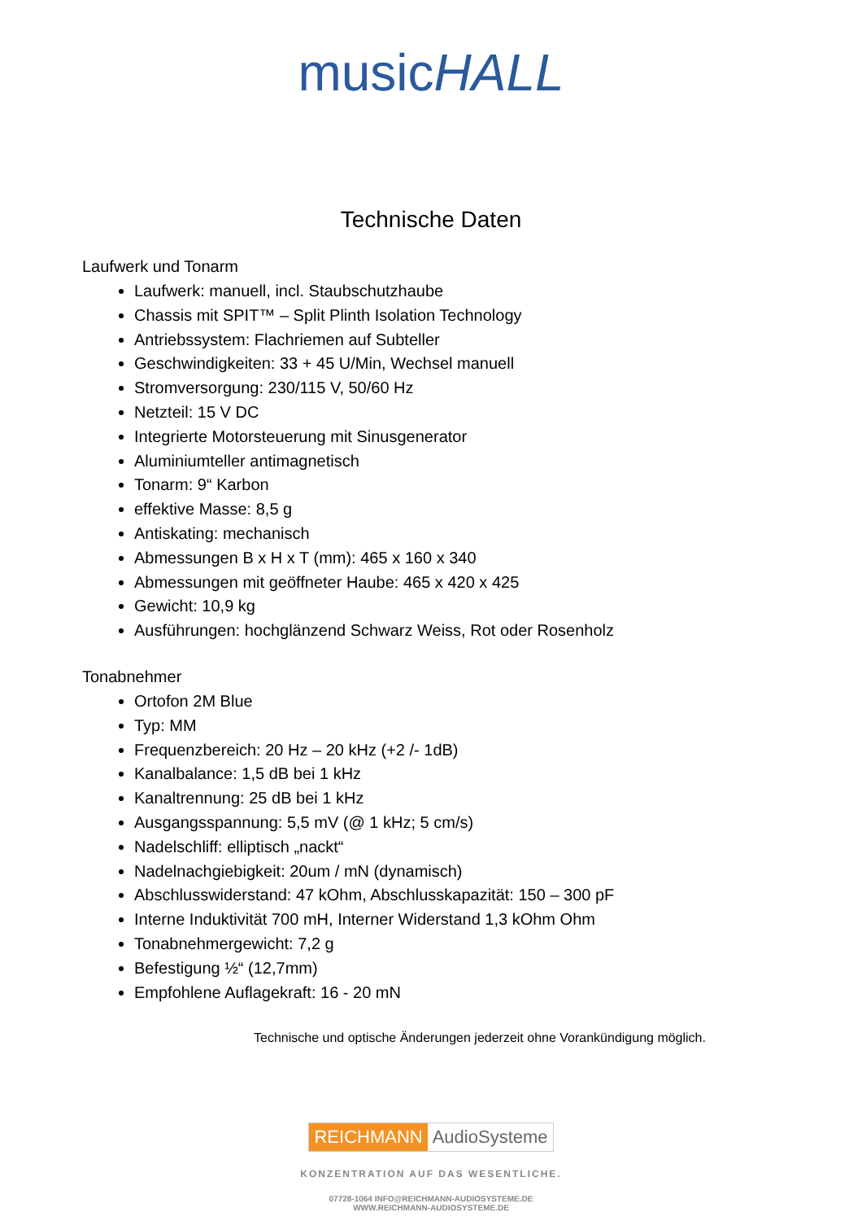musicHALL
Technische Daten
Laufwerk und Tonarm
Laufwerk: manuell, incl. Staubschutzhaube
Chassis mit SPIT™ – Split Plinth Isolation Technology
Antriebssystem: Flachriemen auf Subteller
Geschwindigkeiten: 33 + 45 U/Min, Wechsel manuell
Stromversorgung: 230/115 V, 50/60 Hz
Netzteil: 15 V DC
Integrierte Motorsteuerung mit Sinusgenerator
Aluminiumteller antimagnetisch
Tonarm: 9“ Karbon
effektive Masse: 8,5 g
Antiskating: mechanisch
Abmessungen B x H x T (mm): 465 x 160 x 340
Abmessungen mit geöffneter Haube: 465 x 420 x 425
Gewicht: 10,9 kg
Ausführungen: hochglänzend Schwarz Weiss, Rot oder Rosenholz
Tonabnehmer
Ortofon 2M Blue
Typ: MM
Frequenzbereich: 20 Hz – 20 kHz (+2 /- 1dB)
Kanalbalance: 1,5 dB bei 1 kHz
Kanaltrennung: 25 dB bei 1 kHz
Ausgangsspannung: 5,5 mV (@ 1 kHz; 5 cm/s)
Nadelschliff: elliptisch „nackt“
Nadelnachgiebigkeit: 20um / mN (dynamisch)
Abschlusswiderstand: 47 kOhm, Abschlusskapazität: 150 – 300 pF
Interne Induktivität 700 mH, Interner Widerstand 1,3 kOhm Ohm
Tonabnehmergewicht: 7,2 g
Befestigung ½“ (12,7mm)
Empfohlene Auflagekraft: 16 - 20 mN
Technische und optische Änderungen jederzeit ohne Vorankündigung möglich.
REICHMANN AudioSysteme
KONZENTRATION AUF DAS WESENTLICHE.
07728-1064 INFO@REICHMANN-AUDIOSYSTEME.DE
WWW.REICHMANN-AUDIOSYSTEME.DE